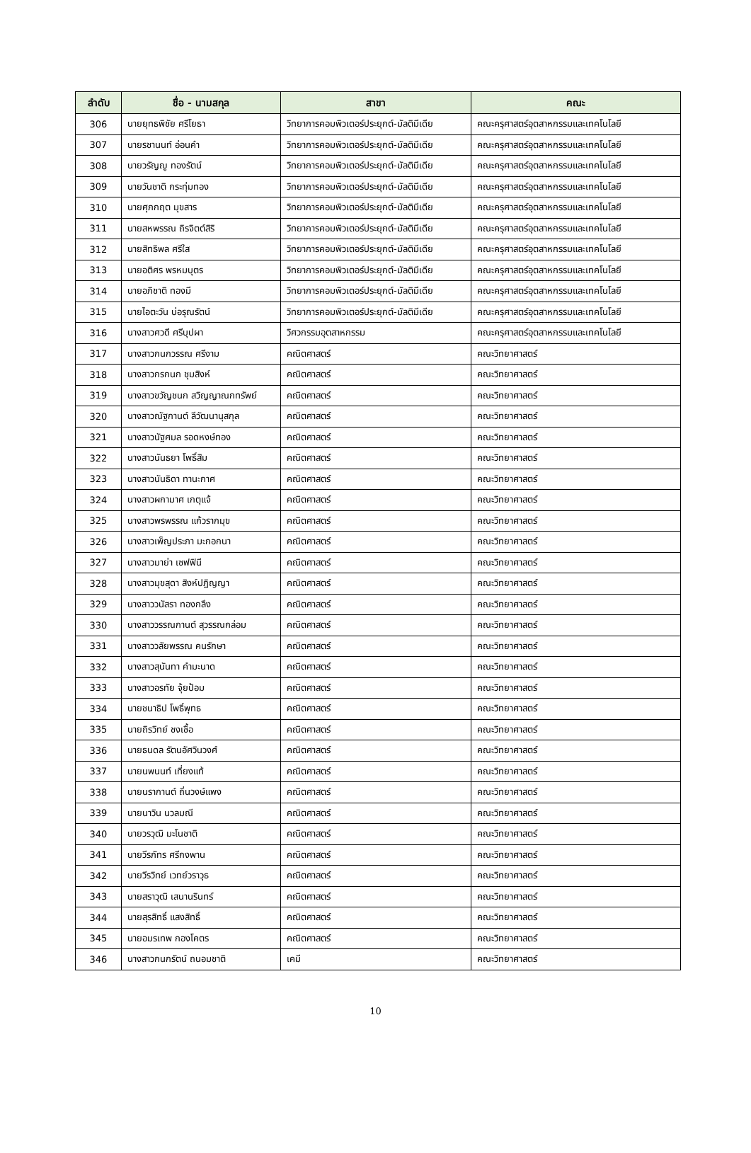| ลำดับ | ชื่อ - นามสกุล | สาขา | คณะ |
| --- | --- | --- | --- |
| 306 | นายยุทธพิชัย ศรีโยธา | วิทยาการคอมพิวเตอร์ประยุกต์-มัลติมีเดีย | คณะครุศาสตร์อุตสาหกรรมและเทคโนโลยี |
| 307 | นายรชานนท์ อ่อนคำ | วิทยาการคอมพิวเตอร์ประยุกต์-มัลติมีเดีย | คณะครุศาสตร์อุตสาหกรรมและเทคโนโลยี |
| 308 | นายวรัญญู ทองรัตน์ | วิทยาการคอมพิวเตอร์ประยุกต์-มัลติมีเดีย | คณะครุศาสตร์อุตสาหกรรมและเทคโนโลยี |
| 309 | นายวันชาติ กระทุ่มทอง | วิทยาการคอมพิวเตอร์ประยุกต์-มัลติมีเดีย | คณะครุศาสตร์อุตสาหกรรมและเทคโนโลยี |
| 310 | นายศุภกฤต มุขสาร | วิทยาการคอมพิวเตอร์ประยุกต์-มัลติมีเดีย | คณะครุศาสตร์อุตสาหกรรมและเทคโนโลยี |
| 311 | นายสหพรรณ ถิรจิตต์สิริ | วิทยาการคอมพิวเตอร์ประยุกต์-มัลติมีเดีย | คณะครุศาสตร์อุตสาหกรรมและเทคโนโลยี |
| 312 | นายสิทธิพล ศรีใส | วิทยาการคอมพิวเตอร์ประยุกต์-มัลติมีเดีย | คณะครุศาสตร์อุตสาหกรรมและเทคโนโลยี |
| 313 | นายอติศร พรหมบุตร | วิทยาการคอมพิวเตอร์ประยุกต์-มัลติมีเดีย | คณะครุศาสตร์อุตสาหกรรมและเทคโนโลยี |
| 314 | นายอภิชาติ ทองมี | วิทยาการคอมพิวเตอร์ประยุกต์-มัลติมีเดีย | คณะครุศาสตร์อุตสาหกรรมและเทคโนโลยี |
| 315 | นายไอตะวัน บ่อรุณรัตน์ | วิทยาการคอมพิวเตอร์ประยุกต์-มัลติมีเดีย | คณะครุศาสตร์อุตสาหกรรมและเทคโนโลยี |
| 316 | นางสาวศวดี ศรีบุปผา | วิศวกรรมอุตสาหกรรม | คณะครุศาสตร์อุตสาหกรรมและเทคโนโลยี |
| 317 | นางสาวกนกวรรณ ศรีงาม | คณิตศาสตร์ | คณะวิทยาศาสตร์ |
| 318 | นางสาวกรกนก ชุมสิงห์ | คณิตศาสตร์ | คณะวิทยาศาสตร์ |
| 319 | นางสาวขวัญชนก สวิญญาณกทรัพย์ | คณิตศาสตร์ | คณะวิทยาศาสตร์ |
| 320 | นางสาวณัฐกานต์ ลีวัฒนานุสกุล | คณิตศาสตร์ | คณะวิทยาศาสตร์ |
| 321 | นางสาวนัฐศมล รอดหงษ์ทอง | คณิตศาสตร์ | คณะวิทยาศาสตร์ |
| 322 | นางสาวนันธยา โพธิ์สิม | คณิตศาสตร์ | คณะวิทยาศาสตร์ |
| 323 | นางสาวนันธิดา ทานะกาศ | คณิตศาสตร์ | คณะวิทยาศาสตร์ |
| 324 | นางสาวผกามาศ เกตุแจ้ | คณิตศาสตร์ | คณะวิทยาศาสตร์ |
| 325 | นางสาวพรพรรณ แก้วรากมุข | คณิตศาสตร์ | คณะวิทยาศาสตร์ |
| 326 | นางสาวเพ็ญประภา มะกอกนา | คณิตศาสตร์ | คณะวิทยาศาสตร์ |
| 327 | นางสาวมาย่า เซฟฟินี | คณิตศาสตร์ | คณะวิทยาศาสตร์ |
| 328 | นางสาวมุขสุดา สิงห์ปฏิญญา | คณิตศาสตร์ | คณะวิทยาศาสตร์ |
| 329 | นางสาววนัสรา ทองกลึง | คณิตศาสตร์ | คณะวิทยาศาสตร์ |
| 330 | นางสาววรรณกานต์ สุวรรณกล่อม | คณิตศาสตร์ | คณะวิทยาศาสตร์ |
| 331 | นางสาววลัยพรรณ คนรักษา | คณิตศาสตร์ | คณะวิทยาศาสตร์ |
| 332 | นางสาวสุนันทา คำมะนาด | คณิตศาสตร์ | คณะวิทยาศาสตร์ |
| 333 | นางสาวอรทัย จุ้ยป้อม | คณิตศาสตร์ | คณะวิทยาศาสตร์ |
| 334 | นายชนาธิป โพธิ์พุทธ | คณิตศาสตร์ | คณะวิทยาศาสตร์ |
| 335 | นายถิรวิทย์ ชงเชื้อ | คณิตศาสตร์ | คณะวิทยาศาสตร์ |
| 336 | นายธนดล รัตนอัศวินวงศ์ | คณิตศาสตร์ | คณะวิทยาศาสตร์ |
| 337 | นายนพนนท์ เที่ยงแท้ | คณิตศาสตร์ | คณะวิทยาศาสตร์ |
| 338 | นายนรากานต์ ถิ่นวงษ์แพง | คณิตศาสตร์ | คณะวิทยาศาสตร์ |
| 339 | นายนาวิน นวลมณี | คณิตศาสตร์ | คณะวิทยาศาสตร์ |
| 340 | นายวรวุฒิ มะโนชาติ | คณิตศาสตร์ | คณะวิทยาศาสตร์ |
| 341 | นายวีรภัทร ศรีกงพาน | คณิตศาสตร์ | คณะวิทยาศาสตร์ |
| 342 | นายวีรวิทย์ เวทย์วราวุธ | คณิตศาสตร์ | คณะวิทยาศาสตร์ |
| 343 | นายสราวุฒิ เสนานรินทร์ | คณิตศาสตร์ | คณะวิทยาศาสตร์ |
| 344 | นายสุรสิทธิ์ แสงสิทธิ์ | คณิตศาสตร์ | คณะวิทยาศาสตร์ |
| 345 | นายอมรเทพ กองโคตร | คณิตศาสตร์ | คณะวิทยาศาสตร์ |
| 346 | นางสาวกนกรัตน์ ถนอมชาติ | เคมี | คณะวิทยาศาสตร์ |
10